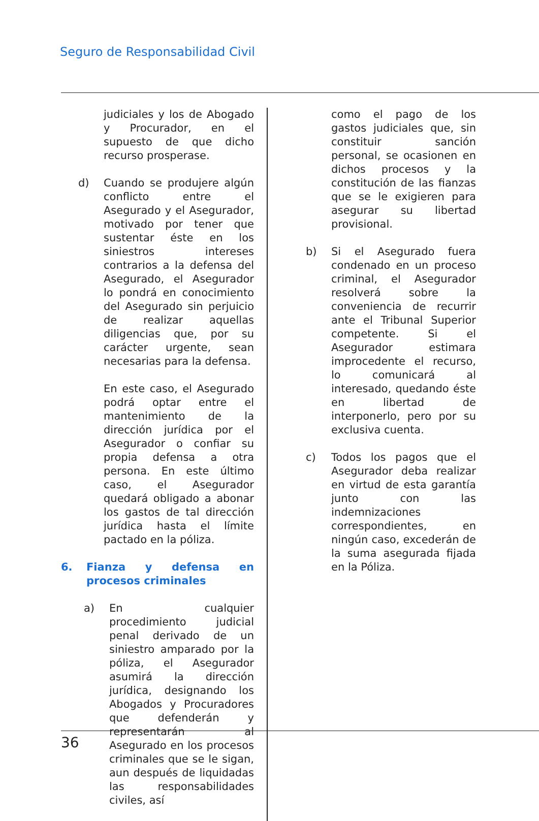Seguro de Responsabilidad Civil
judiciales y los de Abogado y Procurador, en el supuesto de que dicho recurso prosperase.
d) Cuando se produjere algún conflicto entre el Asegurado y el Asegurador, motivado por tener que sustentar éste en los siniestros intereses contrarios a la defensa del Asegurado, el Asegurador lo pondrá en conocimiento del Asegurado sin perjuicio de realizar aquellas diligencias que, por su carácter urgente, sean necesarias para la defensa.
En este caso, el Asegurado podrá optar entre el mantenimiento de la dirección jurídica por el Asegurador o confiar su propia defensa a otra persona. En este último caso, el Asegurador quedará obligado a abonar los gastos de tal dirección jurídica hasta el límite pactado en la póliza.
6. Fianza y defensa en procesos criminales
a) En cualquier procedimiento judicial penal derivado de un siniestro amparado por la póliza, el Asegurador asumirá la dirección jurídica, designando los Abogados y Procuradores que defenderán y representarán al Asegurado en los procesos criminales que se le sigan, aun después de liquidadas las responsabilidades civiles, así
como el pago de los gastos judiciales que, sin constituir sanción personal, se ocasionen en dichos procesos y la constitución de las fianzas que se le exigieren para asegurar su libertad provisional.
b) Si el Asegurado fuera condenado en un proceso criminal, el Asegurador resolverá sobre la conveniencia de recurrir ante el Tribunal Superior competente. Si el Asegurador estimara improcedente el recurso, lo comunicará al interesado, quedando éste en libertad de interponerlo, pero por su exclusiva cuenta.
c) Todos los pagos que el Asegurador deba realizar en virtud de esta garantía junto con las indemnizaciones correspondientes, en ningún caso, excederán de la suma asegurada fijada en la Póliza.
36